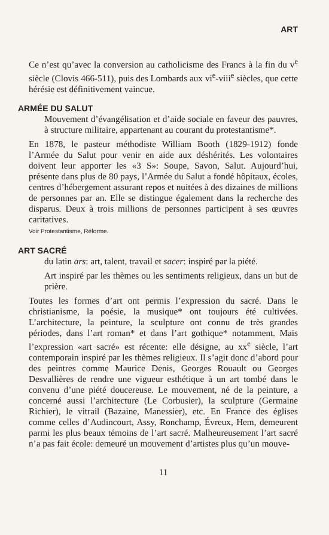ART
Ce n’est qu’avec la conversion au catholicisme des Francs à la fin du v<sup>e</sup> siècle (Clovis 466-511), puis des Lombards aux vi<sup>e</sup>-viii<sup>e</sup> siècles, que cette hérésie est définitivement vaincue.
ARMÉE DU SALUT
Mouvement d’évangélisation et d’aide sociale en faveur des pauvres, à structure militaire, appartenant au courant du protestantisme*.
En 1878, le pasteur méthodiste William Booth (1829-1912) fonde l’Armée du Salut pour venir en aide aux déshérités. Les volontaires doivent leur apporter les «3 S»: Soupe, Savon, Salut. Aujourd’hui, présente dans plus de 80 pays, l’Armée du Salut a fondé hôpitaux, écoles, centres d’hébergement assurant repos et nuitées à des dizaines de millions de personnes par an. Elle se distingue également dans la recherche des disparus. Deux à trois millions de personnes participent à ses œuvres caritatives.
Voir Protestantisme, Réforme.
ART SACRÉ
du latin ars: art, talent, travail et sacer: inspiré par la piété.
Art inspiré par les thèmes ou les sentiments religieux, dans un but de prière.
Toutes les formes d’art ont permis l’expression du sacré. Dans le christianisme, la poésie, la musique* ont toujours été cultivées. L’architecture, la peinture, la sculpture ont connu de très grandes périodes, dans l’art roman* et dans l’art gothique* notamment. Mais l’expression «art sacré» est récente: elle désigne, au xx<sup>e</sup> siècle, l’art contemporain inspiré par les thèmes religieux. Il s’agit donc d’abord pour des peintres comme Maurice Denis, Georges Rouault ou Georges Desvallières de rendre une vigueur esthétique à un art tombé dans le convenu d’une piété doucereuse. Le mouvement, né de la peinture, a concerné aussi l’architecture (Le Corbusier), la sculpture (Germaine Richier), le vitrail (Bazaine, Manessier), etc. En France des églises comme celles d’Audincourt, Assy, Ronchamp, Évreux, Hem, demeurent parmi les plus beaux témoins de l’art sacré. Malheureusement l’art sacré n’a pas fait école: demeuré un mouvement d’artistes plus qu’un mouve-
11